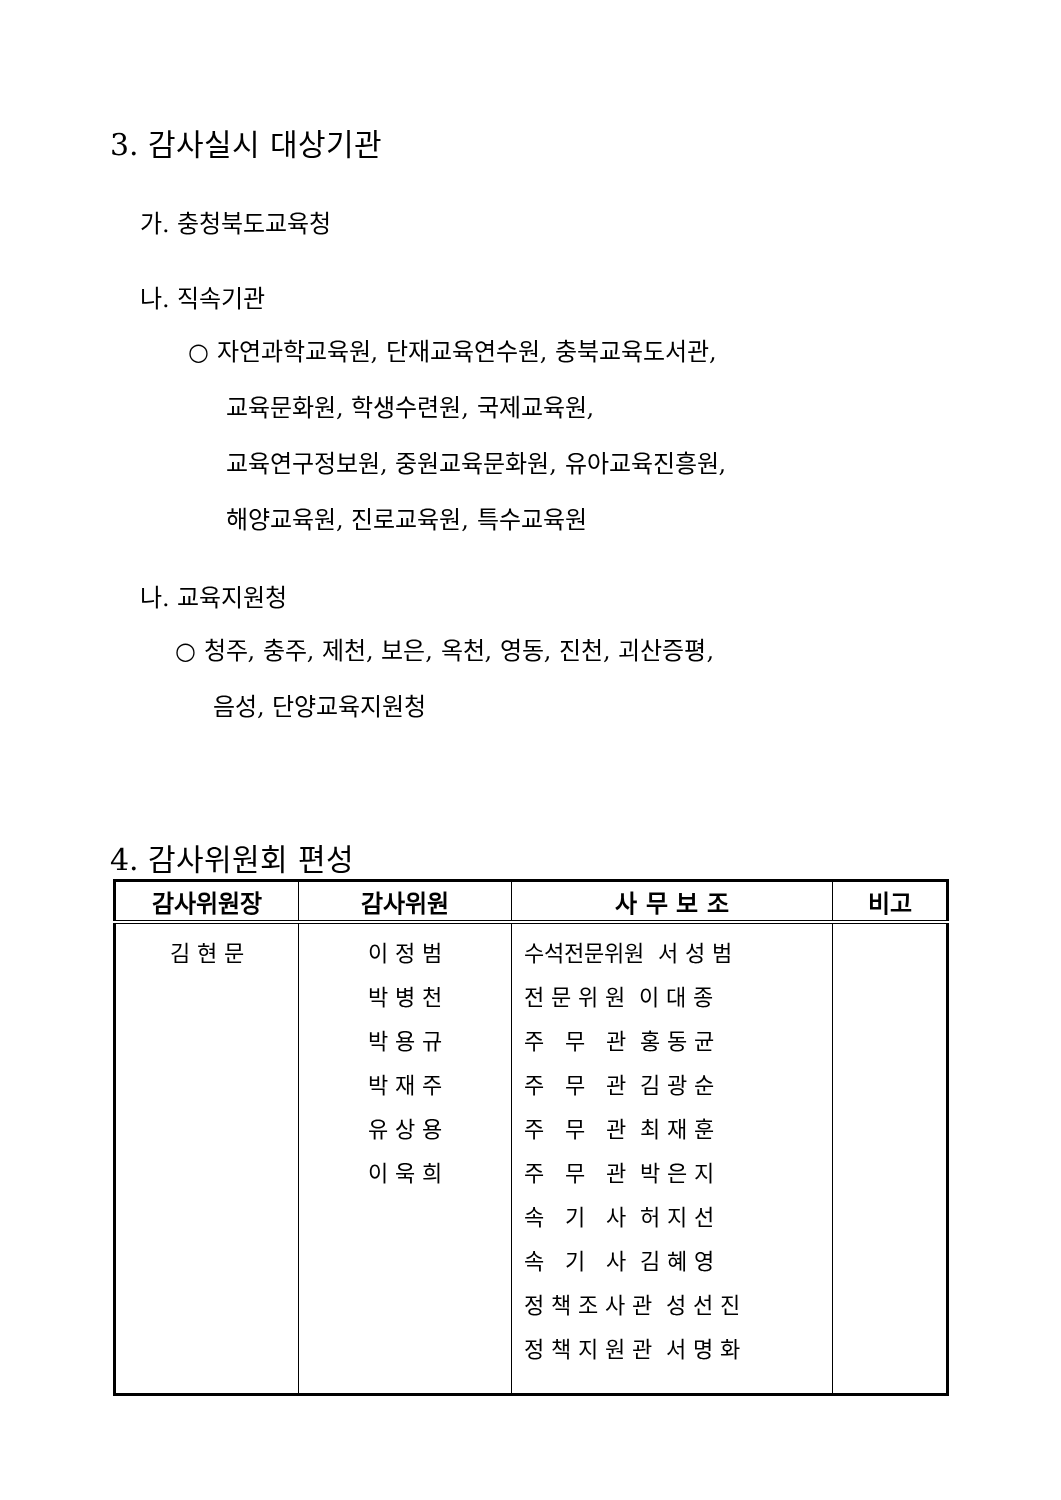3. 감사실시 대상기관
가. 충청북도교육청
나. 직속기관
○ 자연과학교육원, 단재교육연수원, 충북교육도서관,
교육문화원, 학생수련원, 국제교육원,
교육연구정보원, 중원교육문화원, 유아교육진흥원,
해양교육원, 진로교육원, 특수교육원
나. 교육지원청
○ 청주, 충주, 제천, 보은, 옥천, 영동, 진천, 괴산증평,
음성, 단양교육지원청
4. 감사위원회 편성
| 감사위원장 | 감사위원 | 사 무 보 조 | 비고 |
| --- | --- | --- | --- |
| 김 현 문 | 이 정 범 박 병 천 박 용 규 박 재 주 유 상 용 이 욱 희 | 수석전문위원 서 성 범 전 문 위 원 이 대 종 주 무 관 홍 동 균 주 무 관 김 광 순 주 무 관 최 재 훈 주 무 관 박 은 지 속 기 사 허 지 선 속 기 사 김 혜 영 정 책 조 사 관 성 선 진 정 책 지 원 관 서 명 화 | |